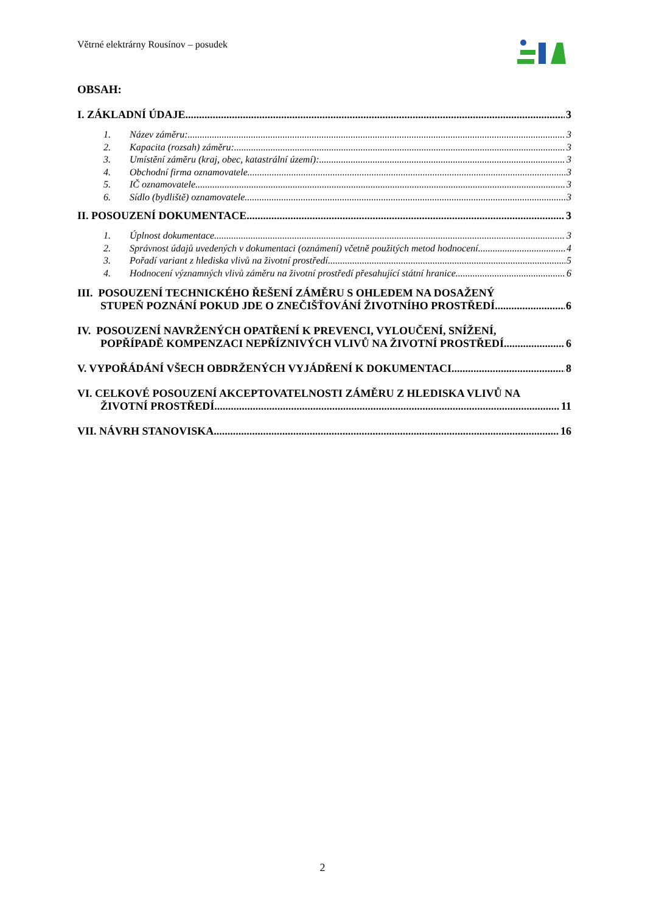Větrné elektrárny Rousínov – posudek
OBSAH:
I. ZÁKLADNÍ ÚDAJE 3
1. Název záměru: 3
2. Kapacita (rozsah) záměru: 3
3. Umístění záměru (kraj, obec, katastrální území): 3
4. Obchodní firma oznamovatele 3
5. IČ oznamovatele 3
6. Sídlo (bydliště) oznamovatele 3
II. POSOUZENÍ DOKUMENTACE 3
1. Úplnost dokumentace 3
2. Správnost údajů uvedených v dokumentaci (oznámení) včetně použitých metod hodnocení 4
3. Pořadí variant z hlediska vlivů na životní prostředí 5
4. Hodnocení významných vlivů záměru na životní prostředí přesahující státní hranice 6
III. POSOUZENÍ TECHNICKÉHO ŘEŠENÍ ZÁMĚRU S OHLEDEM NA DOSAŽENÝ
STUPEŇ POZNÁNÍ POKUD JDE O ZNEČIŠŤOVÁNÍ ŽIVOTNÍHO PROSTŘEDÍ 6
IV. POSOUZENÍ NAVRŽENÝCH OPATŘENÍ K PREVENCI, VYLOUČENÍ, SNÍŽENÍ,
POPŘÍPADĚ KOMPENZACI NEPŘÍZNIVÝCH VLIVŮ NA ŽIVOTNÍ PROSTŘEDÍ 6
V. VYPOŘÁDÁNÍ VŠECH OBDRŽENÝCH VYJÁDŘENÍ K DOKUMENTACI 8
VI. CELKOVÉ POSOUZENÍ AKCEPTOVATELNOSTI ZÁMĚRU Z HLEDISKA VLIVŮ NA
ŽIVOTNÍ PROSTŘEDÍ 11
VII. NÁVRH STANOVISKA 16
2